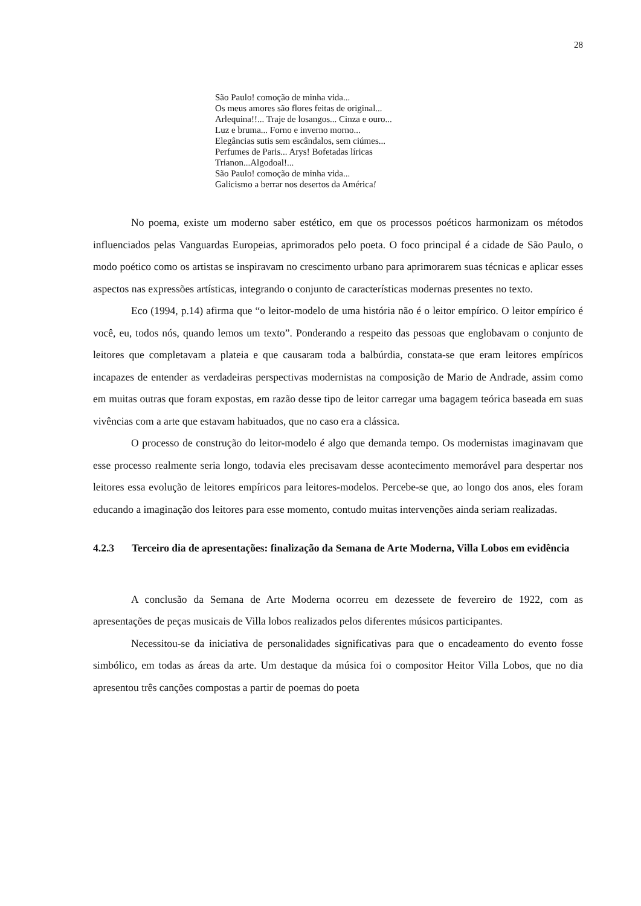28
São Paulo! comoção de minha vida...
Os meus amores são flores feitas de original...
Arlequina!!... Traje de losangos... Cinza e ouro...
Luz e bruma... Forno e inverno morno...
Elegâncias sutis sem escândalos, sem ciúmes...
Perfumes de Paris... Arys! Bofetadas líricas
Trianon...Algodoal!...
São Paulo! comoção de minha vida...
Galicismo a berrar nos desertos da América!
No poema, existe um moderno saber estético, em que os processos poéticos harmonizam os métodos influenciados pelas Vanguardas Europeias, aprimorados pelo poeta. O foco principal é a cidade de São Paulo, o modo poético como os artistas se inspiravam no crescimento urbano para aprimorarem suas técnicas e aplicar esses aspectos nas expressões artísticas, integrando o conjunto de características modernas presentes no texto.
Eco (1994, p.14) afirma que “o leitor-modelo de uma história não é o leitor empírico. O leitor empírico é você, eu, todos nós, quando lemos um texto”. Ponderando a respeito das pessoas que englobavam o conjunto de leitores que completavam a plateia e que causaram toda a balbúrdia, constata-se que eram leitores empíricos incapazes de entender as verdadeiras perspectivas modernistas na composição de Mario de Andrade, assim como em muitas outras que foram expostas, em razão desse tipo de leitor carregar uma bagagem teórica baseada em suas vivências com a arte que estavam habituados, que no caso era a clássica.
O processo de construção do leitor-modelo é algo que demanda tempo. Os modernistas imaginavam que esse processo realmente seria longo, todavia eles precisavam desse acontecimento memorável para despertar nos leitores essa evolução de leitores empíricos para leitores-modelos. Percebe-se que, ao longo dos anos, eles foram educando a imaginação dos leitores para esse momento, contudo muitas intervenções ainda seriam realizadas.
4.2.3 Terceiro dia de apresentações: finalização da Semana de Arte Moderna, Villa Lobos em evidência
A conclusão da Semana de Arte Moderna ocorreu em dezessete de fevereiro de 1922, com as apresentações de peças musicais de Villa lobos realizados pelos diferentes músicos participantes.
Necessitou-se da iniciativa de personalidades significativas para que o encadeamento do evento fosse simbólico, em todas as áreas da arte. Um destaque da música foi o compositor Heitor Villa Lobos, que no dia apresentou três canções compostas a partir de poemas do poeta